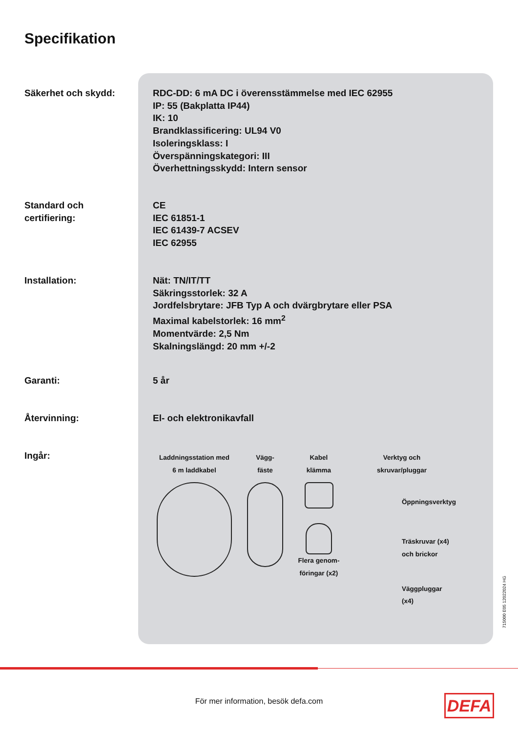Specifikation
Säkerhet och skydd: RDC-DD: 6 mA DC i överensstämmelse med IEC 62955
IP: 55 (Bakplatta IP44)
IK: 10
Brandklassificering: UL94 V0
Isoleringsklass: I
Överspänningskategori: III
Överhettningsskydd: Intern sensor
Standard och
certifiering:
CE
IEC 61851-1
IEC 61439-7 ACSEV
IEC 62955
Installation: Nät: TN/IT/TT
Säkringsstorlek: 32 A
Jordfelsbrytare: JFB Typ A och dvärgbrytare eller PSA
Maximal kabelstorlek: 16 mm<sup>2</sup>
Momentvärde: 2,5 Nm
Skalningslängd: 20 mm +/-2
Garanti: 5 år
Återvinning: El- och elektronikavfall
Ingår:
Laddningsstation med
6 m laddkabel
Vägg-
fäste
Kabel
klämma
Flera genom-
föringar (x2)
Verktyg och
skruvar/pluggar
Öppningsverktyg
Träskruvar (x4)
och brickor
Väggpluggar (x4)
715000 E05 12022024 HG
För mer information, besök defa.com DEFA